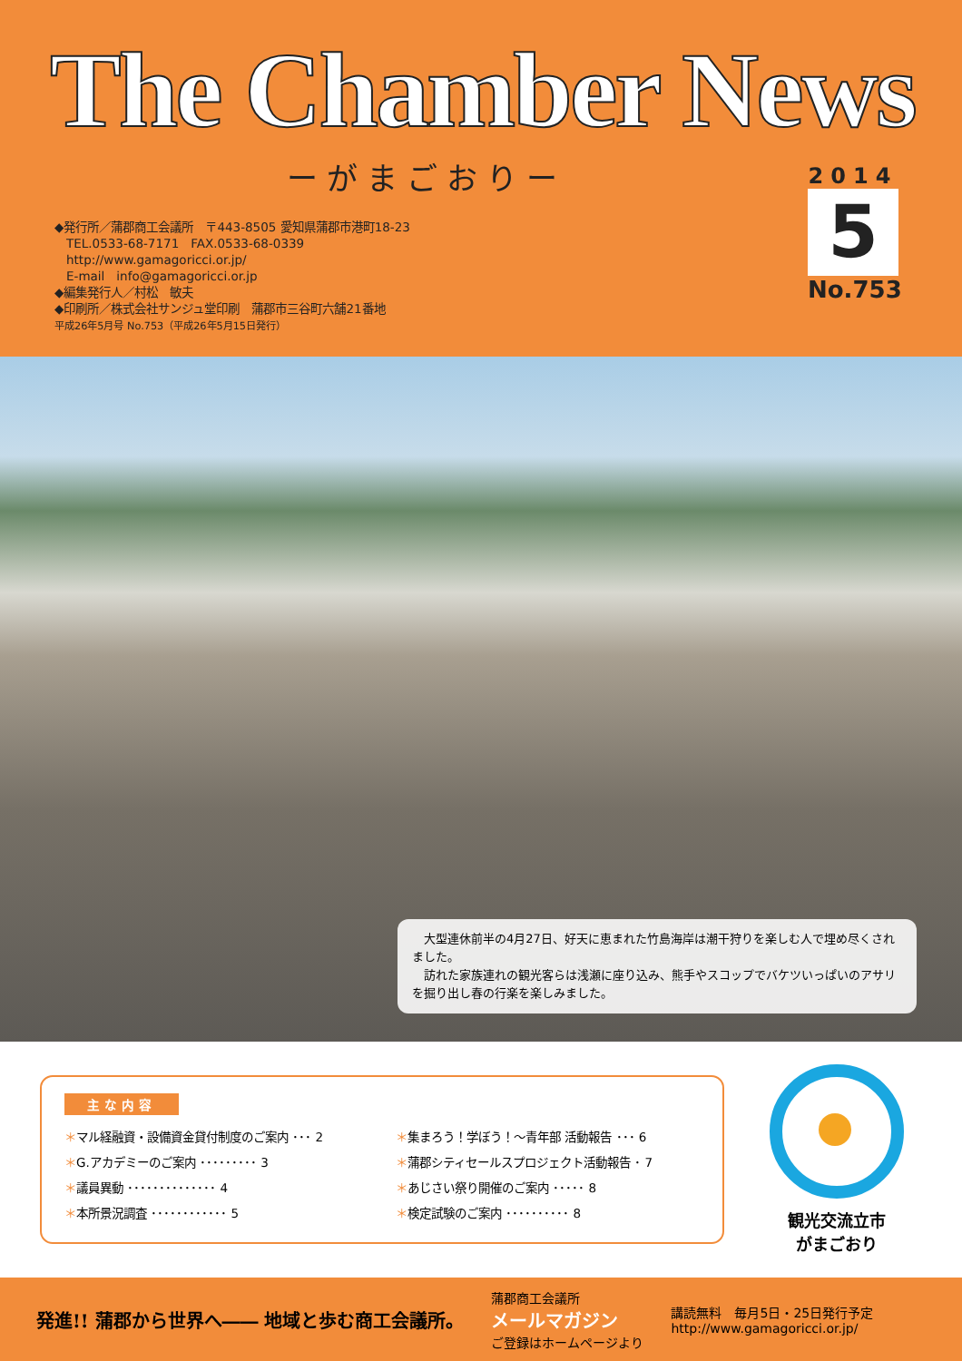The Chamber News
ーがまごおりー
◆発行所／蒲郡商工会議所　〒443-8505 愛知県蒲郡市港町18-23
　TEL.0533-68-7171　FAX.0533-68-0339
　http://www.gamagoricci.or.jp/
　E-mail　info@gamagoricci.or.jp
◆編集発行人／村松　敏夫
◆印刷所／株式会社サンジュ堂印刷　蒲郡市三谷町六舗21番地
平成26年5月号 No.753（平成26年5月15日発行）
2014
5
No.753
　大型連休前半の4月27日、好天に恵まれた竹島海岸は潮干狩りを楽しむ人で埋め尽くされました。
　訪れた家族連れの観光客らは浅瀬に座り込み、熊手やスコップでバケツいっぱいのアサリを掘り出し春の行楽を楽しみました。
主な内容
＊マル経融資・設備資金貸付制度のご案内 ･･･ 2
＊G.アカデミーのご案内 ･････････ 3
＊議員異動 ･･････････････ 4
＊本所景況調査 ････････････ 5
＊集まろう！学ぼう！～青年部 活動報告 ･･･ 6
＊蒲郡シティセールスプロジェクト活動報告 ･ 7
＊あじさい祭り開催のご案内 ･････ 8
＊検定試験のご案内 ･･････････ 8
観光交流立市
がまごおり
発進!! 蒲郡から世界へ―― 地域と歩む商工会議所。
蒲郡商工会議所
メールマガジン
ご登録はホームページより
講読無料　毎月5日・25日発行予定
http://www.gamagoricci.or.jp/